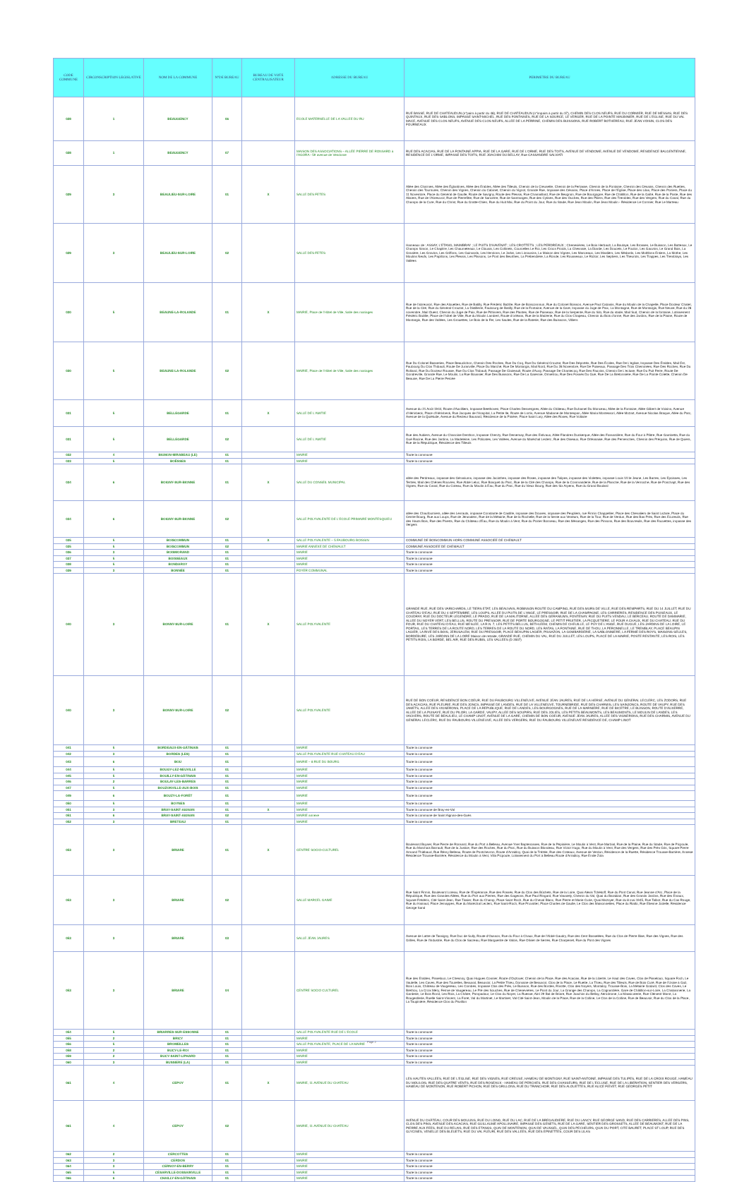| CODE COMMUNE | CIRCONSCRIPTION LEGISLATIVE | NOM DE LA COMMUNE | N°DE BUREAU | BUREAU DE VOTE CENTRALISATEUR | ADRESSE DU BUREAU | PERIMETRE DU BUREAU |
| --- | --- | --- | --- | --- | --- | --- |
| 028 | 1 | BEAUGENCY | 06 | | ECOLE MATERNELLE DE LA VALLEE DU RU | RUE BASSE, RUE DE CHATEAUDUN (n°pairs à partir du 48), RUE DE CHATEAUDUN (n°impairs à partir du 37), CHEMIN DES CLOS NEUFS, RUE DU CORMIER, RUE DE MESSAS, RUE DES QUINTAUX, RUE DES SABLONS, IMPASSE SAINT-MICHEL, RUE DES FONTAINES, RUE DE LA SOURCE, LE VERGER, RUE DE LA POINTE MAUBINIER, RUE DE L'EGLISE, RUE DU VAL MACE, AVENUE DES CLOS NEUFS, AVENUE DES CLOS NEUFS, ALLEE DE LA PERRINE, CHEMIN DES BUISSONS, RUE ROBERT BOTHEREAU, RUE JEAN VOISIN, CLOS DES FOURNEAUX |
| 028 | 1 | BEAUGENCY | 07 | | MAISON DES ASSOCIATIONS – ALLÉE PIERRE DE RONSARD à l'AGORA - 59 avenue de Vendome | RUE DES ACACIAS, RUE DE LA FONTAINE APPIA, RUE DE LA GARE, RUE DE L'ORME, RUE DES TOITS, AVENUE DE VENDOME, AVENUE DE VENDOME, RESIDENCE BALGENTIENNE, RESIDENCE DE L'ORME, IMPASSE DES TOITS, RUE JOACHIM DU BELLAY, Rue CASSANDRE SALVIATI |
| 029 | 3 | BEAULIEU-SUR-LOIRE | 01 | X | SALLE DES FETES | Allée des Charmes, Allée des Églantines, Allée des Erables, Allée des Tilleuls, Chemin de la Creusette, Chemin de la Fertasse, Chemin de la Fontaine, Chemin des Césains, Chemin des Ruettes, Chemin des Tournures, Chemin des Vignes, Chemin du Cabinet, Chemin du Vignot, Grande Rue, Impasse des Césains, Place d'Armes, Place de l'Eglise, Place des Lilas, Place des Poiriers, Place du 11 Novembre, Place du Général de Gaulle, Route de Savigny, Route des Plessis, Rue Chamaillard, Rue de Beugnon, Rue de Bourgogne, Rue de Châtillon, Rue de la Gaîté, Rue de la Poste, Rue des Alisiers, Rue de l'Abreuvoir, Rue de Pierrefitte, Rue de Sancerre, Rue de Santranges, Rue des Cytises, Rue des Ouches, Rue des Piliers, Rue des Trembles, Rue des Vergers, Rue du Canal, Rue du Champs de la Cure, Rue du Christ, Rue du Gratte-Chien, Rue du Huit Mai, Rue du Point du Jour, Rue du Stade, Rue Jean Moulin, Rue Jean Moulin - Résidence Le Cormier, Rue Le Marteau |
| 029 | 3 | BEAULIEU-SUR-LOIRE | 02 | | SALLE DES FETES | Hameaux de : ASSAY, L'ETANG, MAIMBRAY ; LE PUITS D'HAVENAT ; LES CROTTETS ; LES PERDREAUX ; Chenevières, Le Bois Herbault, La Boulaye, Les Brosses, Le Buisson, Les Buttesux, Le Champs Simon, Le Chapitre, Les Chaumeteaux, Le Clouais, Les Collinets, Courcelles Le Roi, Les Crocs Froids, La Chesnaie, La Diarde, Les Doucets, Le Foulon, Les Gauvins, Le Grand Bois, La Gravière, Les Gravins, Les Griffons, Les Guimards, Les Henrions, Le Jarlat, Les Limousins, La Maison des Vignes, Les Manceaux, Les Maslièrs, Les Médards, Les Moëllons Entiers, La Mothe, Les Moulins Neufs, Les Papillons, Les Plessis, Les Plissons, Le Pont des Beurthes, La Prébendière, La Ronde, Les Rousseaux, Le Rozoir, Les Septiers, Les Theurots, Les Trappes, Les Tremblays, Les Vallées |
| 030 | 5 | BEAUNE-LA-ROLANDE | 01 | X | MAIRIE, Place de l'Hôtel de Ville, Salle des mariages | Rue de l'abreuvoir, Rue des Alouettes, Rue de Batilly, Rue Frédéric Bazille, Rue de Boiscommun, Rue du Colonel Boisson, Avenue Paul Cabanis, Rue du Moulin de la Chapelle, Place Docteur Chatel, Rue de la Cité, Rue du Général Crouzat, La Distillerie, Faubourg de Batilly, Rue de la Fontaine, Avenue de la Gare, Impasse du Juge de Paix, La Montagne, Rue de Montargis, Rue Neuve, Rue du 28 novembre, Mail Ouest, Chemin du Juge de Paix, Rue de Pithiviers, Rue des Plantes, Rue de Puiseaux, Rue de la Serpente, Rue du Silo, Rue du stade, Mail Sud, Chemin de la fontaine, Lotissement Frédéric Bazille, Place de l'hôtel de Ville, Rue du Moulin Lambert, Route d'orléans, Rue de la Maizerie, Rue du Clos Chapeau, Chemin du Bois d'orme, Rue des Jardins, Rue de la Plaine, Route de Montargis, Rue des Vallées, Les Grouettes, Le Bois de la Fer, Les Saules, Rue de la Raterie, Rue des Buissons, Villiers |
| 030 | 5 | BEAUNE-LA-ROLANDE | 02 | | MAIRIE, Place de l'Hôtel de Ville, Salle des mariages | Rue Du Colonel Basseries, Place Beaudichon, Chemin Des Roches, Rue Du Coq, Rue Du Général Crouzat, Rue Des Déportés, Rue Des Écoles, Rue De L'eglise, Impasse Des Érables, Mail Est, Faubourg Du Clos Thibault, Route De Juranville, Place Du Marché, Rue De Montargis, Mail Nord, Rue Du 28 Novembre, Rue De Puiseaux, Passage Des Trois Cheminées, Rue Des Roches, Rue Du Rolland, Rue Du Docteur Rousse, Rue Du Clos Thibault, Passage De Claireault, Route d'Auxy, Passage De Chantecoq, Rue Des Fauvins, Chemin De L'ecluse, Rue Du Puit Ferre, Route De Gondreville, Grande Rue, Le Moulin, La Rue Boussier, Rue Des Buissons, Rue De La Garenne, Ormetrou, Rue Des Fossés Du Gué, Rue De La Bretonnière, Rue De La Pointe Colette, Chemin De Beaune, Rue De La Pierre Percée |
| 031 | 5 | BELLEGARDE | 01 | X | SALLE DE L'AMITIE | Avenue du 21 Août 1944, Route d'Auvilliers, Impasse Beethoven, Place Charles Desvergnes, Allée du Château, Rue Duhamel Du Monceau, Allée de la Fontaine, Allée Gilbert de Voisins, Avenue d'Hérivbeck, Place d'Hérivbeck, Rue Jacques de l'Hospital, La Petite Ile, Route de Lorris, Avenue Madame de Montespan, Allée Maria Montessori, Allée Mozart, Avenue Nicolas Braque, Allée du Parc, Avenue de la Quiétude, Avenue du Recteur Baunard, Résidence de la Pinière, Place Saint Lary, Allée des Roses, Rue Voltaire |
| 031 | 5 | BELLEGARDE | 02 | | SALLE DE L'AMITIE | Rue des Aubiers, Avenue du Chanoine Denthon, Impasse Chenzy, Rue Demersay, Rue des Estivaux, Allée Flandres Dunkerque, Allée des Fossardière, Rue du Four à Plâtre, Rue Gambetta, Rue du Gué Racine, Rue des Jardins, La Madeleine, Les Policates, Les Vallées, Avenue du Maréchal Leclerc, Rue des Oiseaux, Rue Orléanaise, Rue des Pervenches, Chemin des Préquins, Rue de Quiers, Rue de la République, Résidence des Tilleuls |
| 032 | 4 | BIGNON-MIRABEAU (LE) | 01 | | MAIRIE | Toute la commune |
| 033 | 5 | BOËSSES | 01 | | MAIRIE | Toute la commune |
| 034 | 6 | BOIGNY-SUR-BIONNE | 01 | X | SALLE DU CONSEIL MUNICIPAL | allée des Perdreaux, impasse des Géraniums, impasse des Jacinthes, impasse des Roses, impasse des Tulipes, impasse des Violettes, impasse Louis VII le Jeune, Les Barres, Les Epoisses, Les Tertres, Mail des Chênes Rouvres, Rue Abbé Leluc, Rue Bosquet du Parc, Rue de la Cité des Champs, Rue de la Commanderie, Rue de la Planche, Rue de la Vernoche, Rue de Ponchapt, Rue des Vignes, Rue du Canal, Rue du Coteau, Rue du Moulin à Eau, Rue du Parc, Rue du Vieux Bourg, Rue des Six Arpens, Rue du Grand Boulard |
| 034 | 6 | BOIGNY-SUR-BIONNE | 02 | | SALLE POLYVALENTE DE L'ECOLE PRIMAIRE MONTESQUIEU | allée des Chaufourniers, allée des Levrauts, impasse Constante de Castille, impasse des Douves, impasse des Peupliers, rue Firmin Chappellier, Place des Chevaliers de Saint Lazare, Place du Centre Bourg, Rue aux Loups, Rue de Jérusalem, Rue de la Métairie, Rue de la Rochelle, Rue de la Sente aux Veneurs, Rue de la Tour, Rue de Verdun, Rue des Bas Prés, Rue des Ecureuils, Rue des Hauts Bois, Rue des Piverts, Rue du Château d'Eau, Rue du Moulin à Vent, Rue du Poirier Bonneau, Rue des Mésanges, Rue des Pinsons, Rue des Bouvreuils, Rue des Fauvettes, impasse des Vergers |
| 035 | 5 | BOISCOMMUN | 01 | X | SALLE POLYVALENTE – 5 FAUBOURG BOISSIN | COMMUNE DE BOISCOMMUN HORS COMMUNE ASSOCIEE DE CHEMAULT |
| 035 | 5 | BOISCOMMUN | 02 | | MAIRIE ANNEXE DE CHEMAULT | COMMUNE ASSOCIEE DE CHEMAULT |
| 036 | 3 | BOISMORAND | 01 | | MAIRIE | Toute la commune |
| 037 | 5 | BOISSEAUX | 01 | | MAIRIE | Toute la commune |
| 038 | 5 | BONDAROY | 01 | | MAIRIE | Toute la commune |
| 039 | 3 | BONNÉE | 01 | | FOYER COMMUNAL | Toute la commune |
| 040 | 3 | BONNY-SUR-LOIRE | 01 | X | SALLE POLYVALENTE | GRANDE RUE, RUE DES VARICHARDS, LE TIERS ETAT, LES BEAUVAIS, ROBINSON ROUTE DU CAMPING, RUE DES MURS DE VILLE, RUE DES REMPARTS, RUE DU 14 JUILLET, RUE DU CHATEAU D'EAU, RUE DU 4 SEPTEMBRE, LES LOUPS, ALLEE DU PUITS DE L'ANGE, LE PRESSOIR, RUE DE LA CHAMPAGNE, LES CARRIERES, RESIDENCE DES PUISEAUX, LE COUDRAY, RUE DU DOCTEUR LEGENDRE, LE PRADO, RUE DE LA MALITORNE, ALLEE DES GERANIUMS, FONTENAY, RUE DU PUITS VENDAU, LE BERCEAU, ROUTE DE DAMMARIE, ALLEE DU NOYER VERT, LES BELLUS, ROUTE DU PRESSOIR, RUE DE PORTE BOURGOGNE, LE PETIT FRUITIER, LA PICQUETIERE, LE FOUR A CHAUX, RUE DU CHATEAU, RUE DU FOUR, RUE DU CHATEAU D'EAU, RUE MESLEE, LA R.N. 7, LES PETITS BELLUS, BETHLEEM, CHEMIN DE CHEUILLE, LE PUY DE L'ANGE, RUE DUGUE, LES JARDINS DE LA LOIRE, LE PORTAIL, LES TERRES DE LA ROUTE NORD, LES TERRES DE LA ROUTE DU NORD, LES RATAS, LA FONTAINE, RUE DE THOU, LA PERONNELLE, LE TREMBLAY, PLACE BEAUPIN LAGIER, LA RIVE DES BOIS, JERUSALEM, RUE DU PRESSOIR, PLACE BEAUPIN-LAGIER, PISSAZON, LA GOMBARDERIE, LA SABLONNIERE, LA FERME DES ROYS, MAISONS SEULES, BORDEBURE, LES JARDINS DE LA LOIRE Maison de retraite, GRANDE RUE, CHEMIN DU VAL, RUE DU JUILLET, LES LOUPS, PLACE DE LA MAIRIE, POSTE RESTANTE, LES ROIS, LES PETITS ROIS, LA BORDE, BEL AIR, RUE DES RUBIS, LES VALLEES (D 2007) |
| 040 | 3 | BONNY-SUR-LOIRE | 02 | | SALLE POLYVALENTE | RUE DE BON COEUR, RESIDENCE BON COEUR, RUE DU FAUBOURG VILLENEUVE, AVENUE JEAN JAURES, RUE DE LA HERSE, AVENUE DU GENERAL LECLERC, LES ZODORS, RUE DES ACACIAS, RUE FLEURIE, RUE DES JONCS, IMPASSE DE LANDES, RUE DE LA VILLENEUVE, TOURNEBRIDE, RUE DES CHARMIS, LES SAINJONCS, ROUTE DE VAUPY, RUE DES JAMETS, ALLEE DES VIGNERONS, PLACE DE LA REPUBLIQUE, RUE DE LANDES, LES BOURGOGNES, RUE DE LA MARNIERE, RUE DE BICETRE, LE BUISSON, ROUTE D'AUXERRE, ALLEE DE LA PUISAYE, RUE DU PILORI, LA GARDE, VAUPY, ALLEE DES SOUPIRS, RUE DES JOLIES, LES PETITS BEAUMONTS, LES BEAUMONTS, LE MOULIN DE LANDES, LES VACHERS, ROUTE DE BEAULIEU, LE CHAMP LINOT, AVENUE DE LA GARE, CHEMIN DE BON COEUR, AVENUE JEAN JAURES, ALLEE DES VIGNERONS, RUE DES CHARMIS, AVENUE DU GENERAL LECLERC, RUE DU FAUBOURG VILLENEUVE, ALLEE DES VERGERS, RUE DU FAUBOURG VILLENEUVE RESIDENCE DE, CHAMP LINOT |
| 041 | 5 | BORDEAUX-EN-GÂTINAIS | 01 | | MAIRIE | Toute la commune |
| 042 | 3 | BORDES (LES) | 01 | | SALLE POLYVALENTE RUE CHATEAU D'EAU | Toute la commune |
| 043 | 6 | BOU | 01 | | MAIRIE – 8 RUE DU BOURG | Toute la commune |
| 044 | 5 | BOUGY-LEZ-NEUVILLE | 01 | | MAIRIE | Toute la commune |
| 045 | 5 | BOUILLY-EN-GÂTINAIS | 01 | | MAIRIE | Toute la commune |
| 046 | 2 | BOULAY-LES-BARRES | 01 | | MAIRIE | Toute la commune |
| 047 | 5 | BOUZONVILLE-AUX-BOIS | 01 | | MAIRIE | Toute la commune |
| 049 | 6 | BOUZY-LA-FORÊT | 01 | | MAIRIE | Toute la commune |
| 050 | 5 | BOYNES | 01 | | MAIRIE | Toute la commune |
| 051 | 3 | BRAY-SAINT-AIGNAN | 01 | X | MAIRIE | Toute la commune de Bray-en-Val |
| 051 | 6 | BRAY-SAINT-AIGNAN | 02 | | MAIRIE annexe | Toute la commune de Saint Aignan-des-Gués |
| 052 | 3 | BRETEAU | 01 | | MAIRIE | Toute la commune |
| 053 | 3 | BRIARE | 01 | X | CENTRE SOCIO-CULTUREL | Boulevard Buyser, Rue Pierre de Ronsard, Rue du Port à Belleau, Avenue Yver Baptenosses, Rue de la Pépinière, Le Moulin à Vent, Rue Marbial, Rue de la Plaine, Rue du Stade, Rue de Picpoule, Rue du Marchais Barrault, Rue de la Justice, Rue des Roches, Rue du Parc, Rue du Buisson Blondeau, Rue Victor Hugo, Rue du Moulin à Vent, Rue des Vergers, Rue des Près Gris, Square Pierre Armand Thiébaud, Rue Rémy Belleau, Route de Pontchevron, Route d'Arrabloy, Quai de la Trézée, Rue des Coteaux, Avenue de Verdun, Résidence de la Ruette, Résidence Trousse-Barrière, Annexe Résidence Trousse-Barrière, Résidence du Moulin à Vent, Villa Picpoule, Lotissement du Port à Belleau Route d'Arrabloy, Rue Emile Zola |
| 053 | 3 | BRIARE | 02 | | SALLE MARCEL GAIME | Rue Saint Firmin, Boulevard Loreau, Rue de l'Espérance, Rue des Fossés, Rue du Clos des Bûchets, Rue de la Loire, Quai Alexis Tchékoff, Rue du Pont Canal, Rue Jeanne d'Arc, Place de la République, Rue des Grandes Allées, Rue du Port aux Pierres, Rue des Gageons, Rue Paul Ringard, Rue Vasarely, Chemin du Val, Quai du Barabian, Rue des Grands Jardins, Rue des Emaux, Square Frédéric, Cité Saint-Jean, Rue Tissier, Rue du Champ, Place Saint Roch, Rue du Cheval Blanc, Rue Pierre et Marie Curie, Quai Mazoyer, Rue du 8 mai 1945, Rue Talbot, Rue du Cas Rouge, Rue du Hainaut, Place Jemappes, Rue du Maréchal Leclerc, Rue Saint-Roch, Rue Pruvotter, Place Charles de Gaulle, Le Clos des Maisonnettes, Place du Rialto, Rue Etienne Jodelle, Résidence George Sand |
| 053 | 3 | BRIARE | 03 | | SALLE JEAN JAURES | Avenue de Lattre de Tassigny, Rue Duc de Sully, Route d'Ousson, Rue du Four à Chaux, Rue de l'Abbé Gaudry, Rue des Cent Bosselées, Rue du Clos de Pierre Bise, Rue des Vignes, Rue des Grilles, Rue de l'Industrie, Rue du Clos de Sacreau, Rue Marguerite de Valois, Rue Olivier de Serres, Rue Charpenet, Rue du Pont des Vignes |
| 053 | 3 | BRIARE | 04 | | CENTRE SOCIO CULTUREL | Rue des Erables, Pisselouo, Le Chesnoy, Quai Hugues Cosnier, Route d'Ouzouer, Chemin de la Place, Rue des Acacias, Rue de la Liberté, Le Haut des Caves, Clos de Pisselouo, Square Foch, Le Vautelle, Les Caves, Rue des Tourelles, Beauval, Beauvoir, La Petite Thieu, Domaine de Beauvoir, Clos de la Place, Le Ruette, La Thieu, Rue des Tilleuls, Rue de Bois Curé, Rue de l'Usine à Gaz, Bois Louis, Château de Vaugereau, Les Combes, Impasse Clos des Près, Le Buisson, Rue des Bordes, Rivotte, Clos des Noyers, Montaloy, Trousse-Bois, La Métairie Godard, Clos des Caves, Le Brethou, La Croix Méry, Ferme de Vaugereau, Le Pré des Souches, Rue de Chenevières, Le Point du Jour, La Grange des Champs, La Cognardière, Gare de Châtillon-sur-Loire, La Chabannerie, La Garderie, Le Bois Rond, Les Rois, La Châtre, Pompadour, Le Clos du Noyer, La Ruesse, Abri 29 Bal de Briare, Rue Joachim du Bellay, Aérodrome, La Massicoterie, Rue Clément Marot, La Rougeollerie, Ruelle Saint-Vincent, La Foret, Val du Martinet, Le Martinet, Val Cité Saint-Jean, Moulin de la Place, Rue de la Colline, Le Clos de la Colline, Rue de Beauvoir, Rue du Clos de la Place, La Taupinière, Résidence Clos du Pavillon |
| 054 | 5 | BRIARRES-SUR-ESSONNE | 01 | | SALLE POLYVALENTE RUE DE L'ECOLE | Toute la commune |
| 055 | 2 | BRICY | 01 | | MAIRIE | Toute la commune |
| 056 | 5 | BROMEILLES | 01 | | SALLE POLYVALENTE, PLACE DE LA MAIRIE | Toute la commune |
| 058 | 2 | BUCY-LE-ROI | 01 | | MAIRIE | Toute la commune |
| 059 | 2 | BUCY-SAINT-LIPHARD | 01 | | MAIRIE | Toute la commune |
| 060 | 3 | BUSSIERE (LA) | 01 | | MAIRIE | Toute la commune |
| 061 | 4 | CEPOY | 01 | X | MAIRIE, 11 AVENUE DU CHATEAU | LES HAUTES VALLEES, RUE DE L'EGLISE, RUE DES VIGNES, RUE CREUSE, HAMEAU DE MONTIGNY, RUE SAINT-ANTOINE, IMPASSE DES TULIPES, RUE DE LA CROIX ROUGE, HAMEAU DU MOULOIS, RUE DES QUATRE VENTS, RUE DES ROSEAUX - HAMEAU DE PERCHES, RUE DES CHASSEURS, RUE DE L'ECLUSE, RUE DE LA LIBERATION, SENTIER DES VERGERS, HAMEAU DE MONTENON, RUE ROBERT PICHON, RUE DES GRILLONS, RUE DU TRANCHOIR, RUE DES ALOUETTES, RUE ALICE FIEVET, RUE GEORGES PETIT |
| 061 | 4 | CEPOY | 02 | | MAIRIE, 11 AVENUE DU CHATEAU | AVENUE DU CHÂTEAU, COUR DES MOULINS, RUE DU LOING, RUE DU LAC, RUE DE LA BREGAUDIERE, RUE DU LANCY, RUE GEORGE SAND, RUE DES CARRIERES, ALLEE DES PINS, CLOS DES PINS, AVENUE DES ACACIAS, RUE GUILLAUME APOLLINAIRE, IMPASSE DES GENETS, RUE DE LA GARE, SENTIER DES GROSSETS, ALLEE DE BEAUMONT, RUE DE LA PIERRE AUX FEES, RUE DU RELAIS, RUE DES ETANGS, QUAI DE MONTENON, QUAI DE VAUSSEL, QUAI DES PECHEURS, QUAI DU PORT, CITE BAURET, PLACE ST LOUP, RUE DES GLYCINES, VENELLE DES BLEUETS, RUE DU VAL FLEURI, RUE DES VALLEES, RUE DES EPINETTES, COUR DES LILAS |
| 062 | 2 | CERCOTTES | 01 | | MAIRIE | Toute la commune |
| 063 | 3 | CERDON | 01 | | MAIRIE | Toute la commune |
| 064 | 3 | CERNOY-EN-BERRY | 01 | | MAIRIE | Toute la commune |
| 065 | 5 | CÉSARVILLE-DOSSAINVILLE | 01 | | MAIRIE | Toute la commune |
| 066 | 6 | CHAILLY-EN-GÂTINAIS | 01 | | MAIRIE | Toute la commune |
Page 2